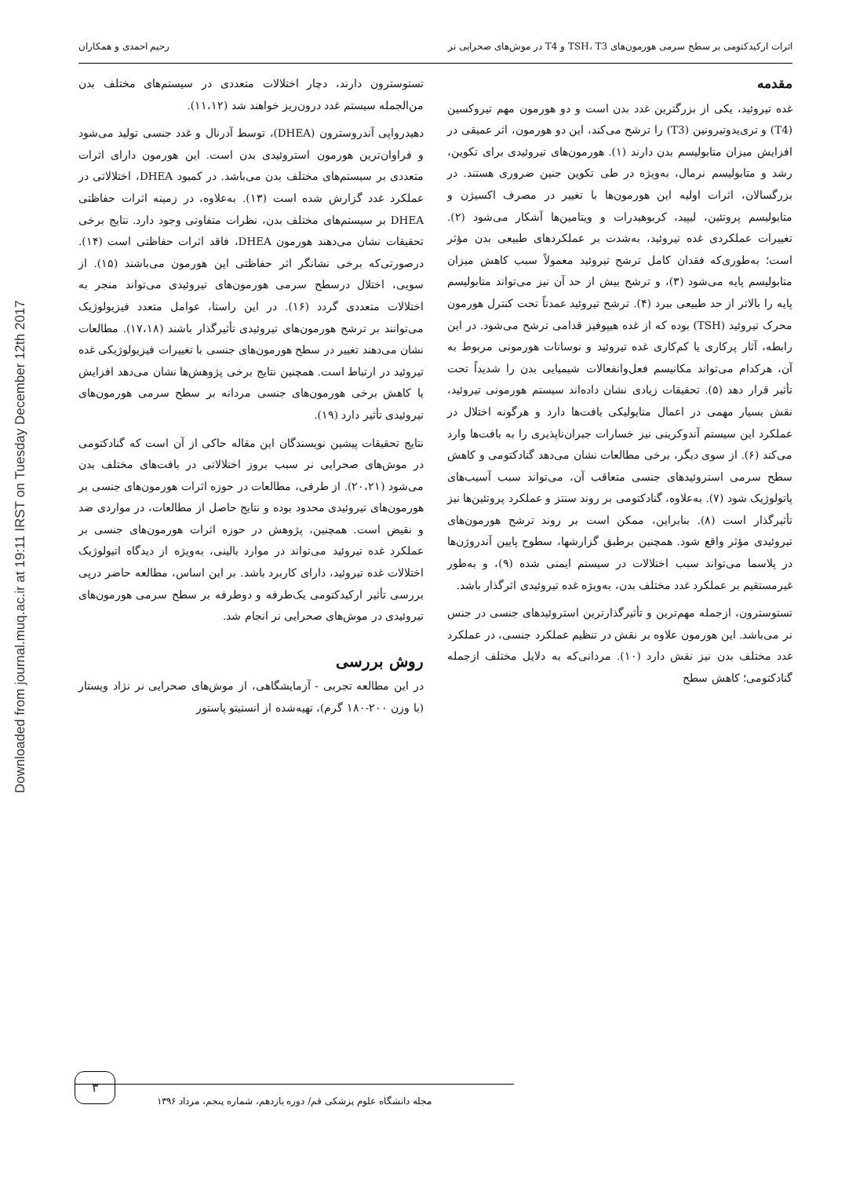Downloaded from journal.muq.ac.ir at 19:11 IRST on Tuesday December 12th 2017
اثرات ارکیدکتومی بر سطح سرمی هورمون‌های TSH، T3 و T4 در موش‌های صحرایی نر رحیم احمدی و همکاران
مقدمه
غده تیروئید، یکی از بزرگترین غدد بدن است و دو هورمون مهم تیروکسین (T4) و تری‌یدوتیرونین (T3) را ترشح می‌کند، این دو هورمون، اثر عمیقی در افزایش میزان متابولیسم بدن دارند (۱). هورمون‌های تیروئیدی برای تکوین، رشد و متابولیسم نرمال، به‌ویژه در طی تکوین جنین ضروری هستند. در بزرگسالان، اثرات اولیه این هورمون‌ها با تغییر در مصرف اکسیژن و متابولیسم پروتئین، لیپید، کربوهیدرات و ویتامین‌ها آشکار می‌شود (۲). تغییرات عملکردی غده تیروئید، به‌شدت بر عملکردهای طبیعی بدن مؤثر است؛ به‌طوری‌که فقدان کامل ترشح تیروئید معمولاً سبب کاهش میزان متابولیسم پایه می‌شود (۳)، و ترشح بیش از حد آن نیز می‌تواند متابولیسم پایه را بالاتر از حد طبیعی ببرد (۴). ترشح تیروئید عمدتاً تحت کنترل هورمون محرک تیروئید (TSH) بوده که از غده هیپوفیز قدامی ترشح می‌شود. در این رابطه، آثار پرکاری یا کم‌کاری غده تیروئید و نوسانات هورمونی مربوط به آن، هرکدام می‌تواند مکانیسم فعل‌وانفعالات شیمیایی بدن را شدیداً تحت تأثیر قرار دهد (۵). تحقیقات زیادی نشان داده‌اند سیستم هورمونی تیروئید، نقش بسیار مهمی در اعمال متابولیکی بافت‌ها دارد و هرگونه اختلال در عملکرد این سیستم آندوکرینی نیز خسارات جبران‌ناپذیری را به بافت‌ها وارد می‌کند (۶). از سوی دیگر، برخی مطالعات نشان می‌دهد گنادکتومی و کاهش سطح سرمی استروئیدهای جنسی متعاقب آن، می‌تواند سبب آسیب‌های پاتولوژیک شود (۷). به‌علاوه، گنادکتومی بر روند سنتز و عملکرد پروتئین‌ها نیز تأثیرگذار است (۸). بنابراین، ممکن است بر روند ترشح هورمون‌های تیروئیدی مؤثر واقع شود. همچنین برطبق گزارشها، سطوح پایین آندروژن‌ها در پلاسما می‌تواند سبب اختلالات در سیستم ایمنی شده (۹)، و به‌طور غیرمستقیم بر عملکرد غدد مختلف بدن، به‌ویژه غده تیروئیدی اثرگذار باشد.
تستوسترون، ازجمله مهم‌ترین و تأثیرگذارترین استروئیدهای جنسی در جنس نر می‌باشد. این هورمون علاوه بر نقش در تنظیم عملکرد جنسی، در عملکرد غدد مختلف بدن نیز نقش دارد (۱۰). مردانی‌که به دلایل مختلف ازجمله گنادکتومی؛ کاهش سطح
تستوسترون دارند، دچار اختلالات متعددی در سیستم‌های مختلف بدن من‌الجمله سیستم غدد درون‌ریز خواهند شد (۱۱،۱۲).
دهیدرواپی آندروسترون (DHEA)، توسط آدرنال و غدد جنسی تولید می‌شود و فراوان‌ترین هورمون استروئیدی بدن است. این هورمون دارای اثرات متعددی بر سیستم‌های مختلف بدن می‌باشد. در کمبود DHEA، اختلالاتی در عملکرد غدد گزارش شده است (۱۳). به‌علاوه، در زمینه اثرات حفاظتی DHEA بر سیستم‌های مختلف بدن، نظرات متفاوتی وجود دارد. نتایج برخی تحقیقات نشان می‌دهند هورمون DHEA، فاقد اثرات حفاظتی است (۱۴). درصورتی‌که برخی نشانگر اثر حفاظتی این هورمون می‌باشند (۱۵). از سویی، اختلال درسطح سرمی هورمون‌های تیروئیدی می‌تواند منجر به اختلالات متعددی گردد (۱۶). در این راستا، عوامل متعدد فیزیولوژیک می‌توانند بر ترشح هورمون‌های تیروئیدی تأثیرگذار باشند (۱۷،۱۸). مطالعات نشان می‌دهند تغییر در سطح هورمون‌های جنسی با تغییرات فیزیولوژیکی غده تیروئید در ارتباط است. همچنین نتایج برخی پژوهش‌ها نشان می‌دهد افزایش یا کاهش برخی هورمون‌های جنسی مردانه بر سطح سرمی هورمون‌های تیروئیدی تأثیر دارد (۱۹).
نتایج تحقیقات پیشین نویسندگان این مقاله حاکی از آن است که گنادکتومی در موش‌های صحرایی نر سبب بروز اختلالاتی در بافت‌های مختلف بدن می‌شود (۲۰،۲۱). از طرفی، مطالعات در حوزه اثرات هورمون‌های جنسی بر هورمون‌های تیروئیدی محدود بوده و نتایج حاصل از مطالعات، در مواردی ضد و نقیض است. همچنین، پژوهش در حوزه اثرات هورمون‌های جنسی بر عملکرد غده تیروئید می‌تواند در موارد بالینی، به‌ویژه از دیدگاه اتیولوژیک اختلالات غده تیروئید، دارای کاربرد باشد. بر این اساس، مطالعه حاضر درپی بررسی تأثیر ارکیدکتومی یک‌طرفه و دوطرفه بر سطح سرمی هورمون‌های تیروئیدی در موش‌های صحرایی نر انجام شد.
روش بررسی
در این مطالعه تجربی - آزمایشگاهی، از موش‌های صحرایی نر نژاد ویستار (با وزن ۲۰۰-۱۸۰ گرم)، تهیه‌شده از انستیتو پاستور
۳
مجله دانشگاه علوم پزشکی قم/ دوره یازدهم، شماره پنجم، مرداد ۱۳۹۶